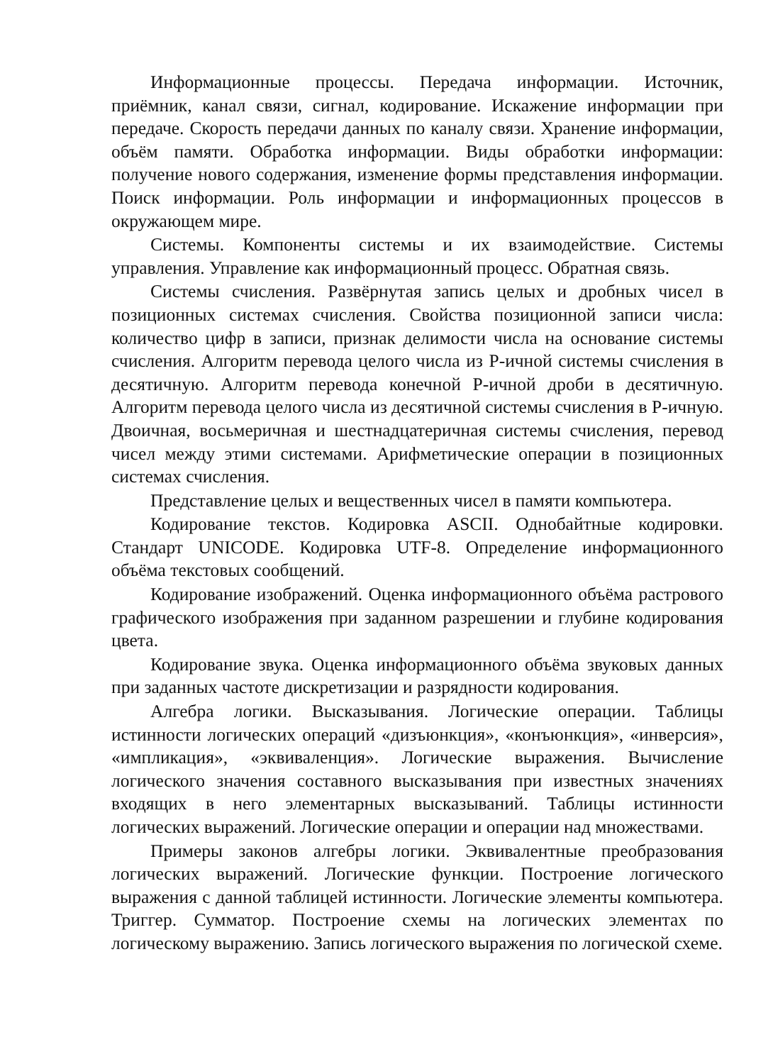Информационные процессы. Передача информации. Источник, приёмник, канал связи, сигнал, кодирование. Искажение информации при передаче. Скорость передачи данных по каналу связи. Хранение информации, объём памяти. Обработка информации. Виды обработки информации: получение нового содержания, изменение формы представления информации. Поиск информации. Роль информации и информационных процессов в окружающем мире.
Системы. Компоненты системы и их взаимодействие. Системы управления. Управление как информационный процесс. Обратная связь.
Системы счисления. Развёрнутая запись целых и дробных чисел в позиционных системах счисления. Свойства позиционной записи числа: количество цифр в записи, признак делимости числа на основание системы счисления. Алгоритм перевода целого числа из P-ичной системы счисления в десятичную. Алгоритм перевода конечной P-ичной дроби в десятичную. Алгоритм перевода целого числа из десятичной системы счисления в P-ичную. Двоичная, восьмеричная и шестнадцатеричная системы счисления, перевод чисел между этими системами. Арифметические операции в позиционных системах счисления.
Представление целых и вещественных чисел в памяти компьютера.
Кодирование текстов. Кодировка ASCII. Однобайтные кодировки. Стандарт UNICODE. Кодировка UTF-8. Определение информационного объёма текстовых сообщений.
Кодирование изображений. Оценка информационного объёма растрового графического изображения при заданном разрешении и глубине кодирования цвета.
Кодирование звука. Оценка информационного объёма звуковых данных при заданных частоте дискретизации и разрядности кодирования.
Алгебра логики. Высказывания. Логические операции. Таблицы истинности логических операций «дизъюнкция», «конъюнкция», «инверсия», «импликация», «эквиваленция». Логические выражения. Вычисление логического значения составного высказывания при известных значениях входящих в него элементарных высказываний. Таблицы истинности логических выражений. Логические операции и операции над множествами.
Примеры законов алгебры логики. Эквивалентные преобразования логических выражений. Логические функции. Построение логического выражения с данной таблицей истинности. Логические элементы компьютера. Триггер. Сумматор. Построение схемы на логических элементах по логическому выражению. Запись логического выражения по логической схеме.